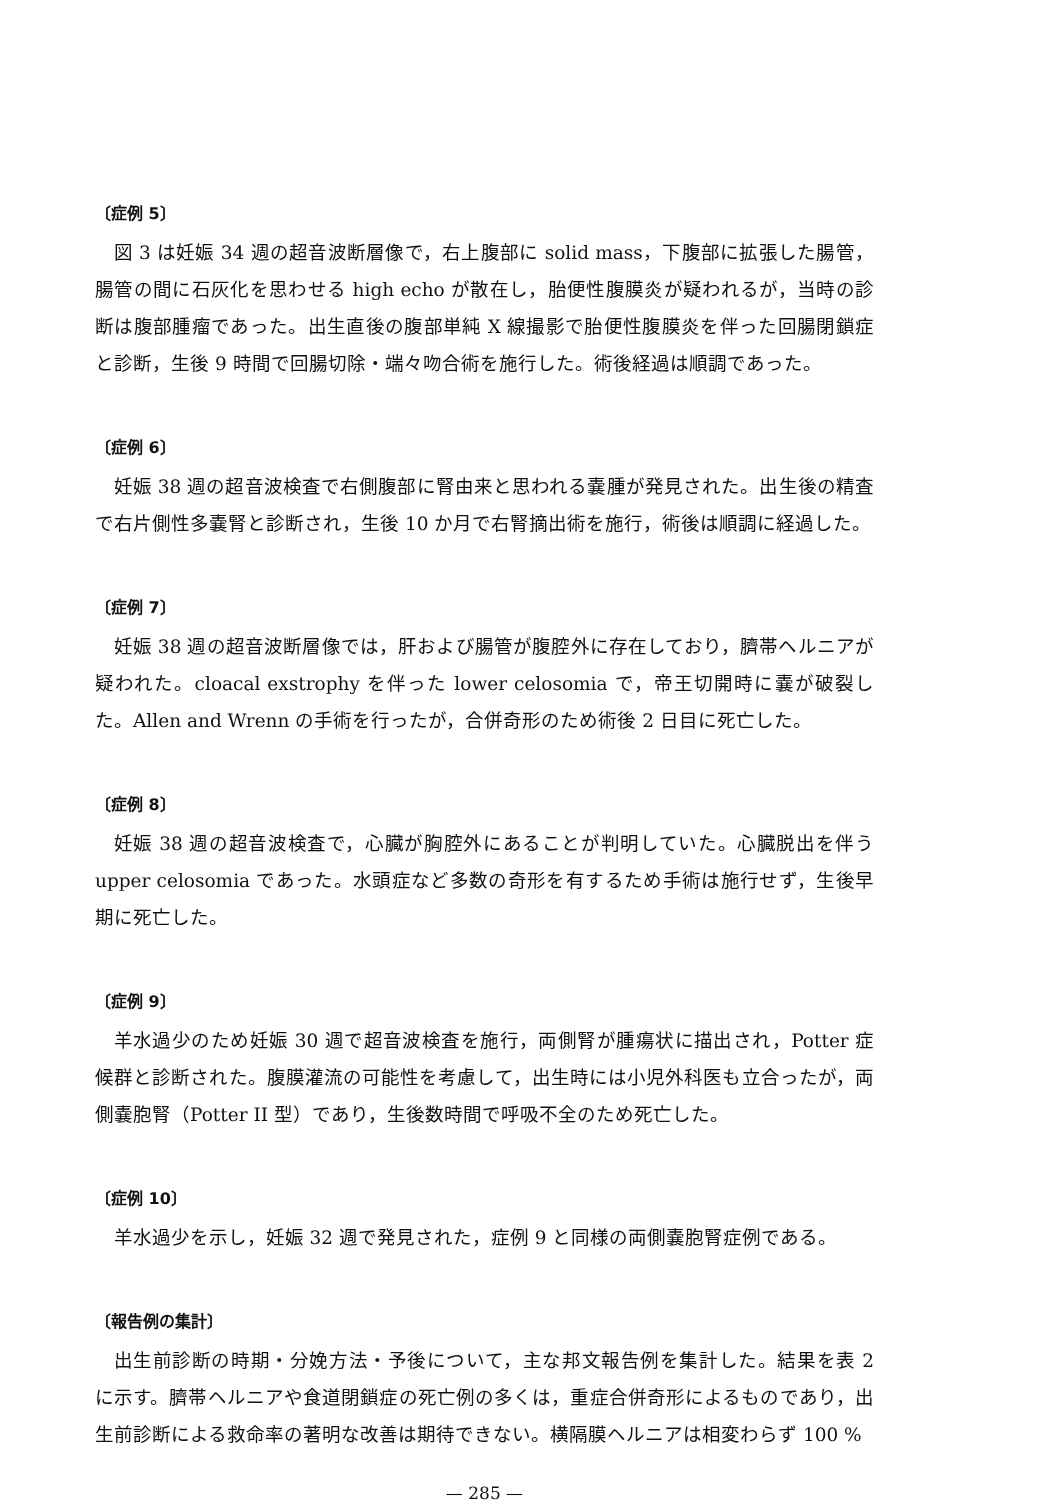〔症例 5〕
図 3 は妊娠 34 週の超音波断層像で，右上腹部に solid mass，下腹部に拡張した腸管，腸管の間に石灰化を思わせる high echo が散在し，胎便性腹膜炎が疑われるが，当時の診断は腹部腫瘤であった。出生直後の腹部単純 X 線撮影で胎便性腹膜炎を伴った回腸閉鎖症と診断，生後 9 時間で回腸切除・端々吻合術を施行した。術後経過は順調であった。
〔症例 6〕
妊娠 38 週の超音波検査で右側腹部に腎由来と思われる嚢腫が発見された。出生後の精査で右片側性多嚢腎と診断され，生後 10 か月で右腎摘出術を施行，術後は順調に経過した。
〔症例 7〕
妊娠 38 週の超音波断層像では，肝および腸管が腹腔外に存在しており，臍帯ヘルニアが疑われた。cloacal exstrophy を伴った lower celosomia で，帝王切開時に嚢が破裂した。Allen and Wrenn の手術を行ったが，合併奇形のため術後 2 日目に死亡した。
〔症例 8〕
妊娠 38 週の超音波検査で，心臓が胸腔外にあることが判明していた。心臓脱出を伴う upper celosomia であった。水頭症など多数の奇形を有するため手術は施行せず，生後早期に死亡した。
〔症例 9〕
羊水過少のため妊娠 30 週で超音波検査を施行，両側腎が腫瘍状に描出され，Potter 症候群と診断された。腹膜灌流の可能性を考慮して，出生時には小児外科医も立合ったが，両側嚢胞腎（Potter II 型）であり，生後数時間で呼吸不全のため死亡した。
〔症例 10〕
羊水過少を示し，妊娠 32 週で発見された，症例 9 と同様の両側嚢胞腎症例である。
〔報告例の集計〕
出生前診断の時期・分娩方法・予後について，主な邦文報告例を集計した。結果を表 2 に示す。臍帯ヘルニアや食道閉鎖症の死亡例の多くは，重症合併奇形によるものであり，出生前診断による救命率の著明な改善は期待できない。横隔膜ヘルニアは相変わらず 100 %
— 285 —